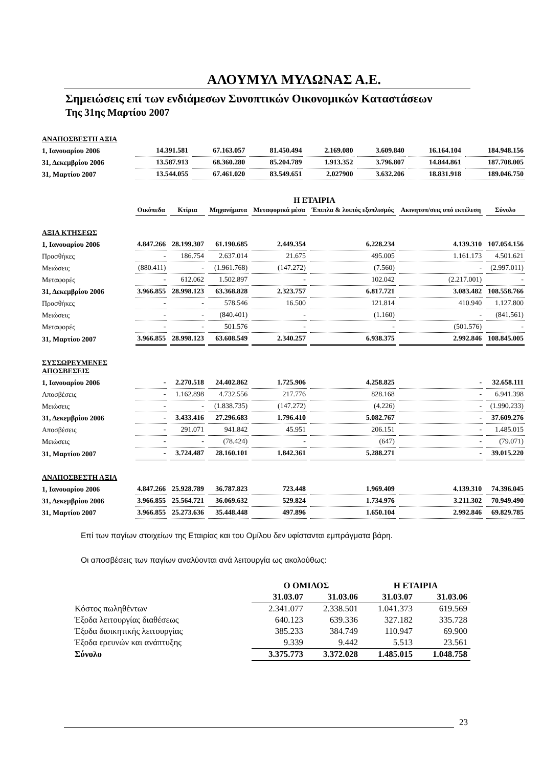ΑΛΟΥΜΥΛ ΜΥΛΩΝΑΣ Α.Ε.
Σημειώσεις επί των ενδιάμεσων Συνοπτικών Οικονομικών Καταστάσεων
Της 31ης Μαρτίου 2007
| ΑΝΑΠΟΣΒΕΣΤΗ ΑΞΙΑ | | | | | | | |
| 1, Ιανουαρίου 2006 | 14.391.581 | 67.163.057 | 81.450.494 | 2.169.080 | 3.609.840 | 16.164.104 | 184.948.156 |
| 31, Δεκεμβρίου 2006 | 13.587.913 | 68.360.280 | 85.204.789 | 1.913.352 | 3.796.807 | 14.844.861 | 187.708.005 |
| 31, Μαρτίου 2007 | 13.544.055 | 67.461.020 | 83.549.651 | 2.027900 | 3.632.206 | 18.831.918 | 189.046.750 |
Η ΕΤΑΙΡΙΑ
| | Οικόπεδα | Κτίρια | Μηχανήματα | Μεταφορικά μέσα | Έπιπλα & λοιπός εξοπλισμός | Ακινητοπ/σεις υπό εκτέλεση | Σύνολο |
| --- | --- | --- | --- | --- | --- | --- | --- |
| ΑΞΙΑ ΚΤΗΣΕΩΣ | | | | | | | |
| 1, Ιανουαρίου 2006 | 4.847.266 | 28.199.307 | 61.190.685 | 2.449.354 | 6.228.234 | 4.139.310 | 107.054.156 |
| Προσθήκες | - | 186.754 | 2.637.014 | 21.675 | 495.005 | 1.161.173 | 4.501.621 |
| Μειώσεις | (880.411) | - | (1.961.768) | (147.272) | (7.560) | - | (2.997.011) |
| Μεταφορές | - | 612.062 | 1.502.897 | - | 102.042 | (2.217.001) | - |
| 31, Δεκεμβρίου 2006 | 3.966.855 | 28.998.123 | 63.368.828 | 2.323.757 | 6.817.721 | 3.083.482 | 108.558.766 |
| Προσθήκες | - | - | 578.546 | 16.500 | 121.814 | 410.940 | 1.127.800 |
| Μειώσεις | - | - | (840.401) | - | (1.160) | - | (841.561) |
| Μεταφορές | - | - | 501.576 | - | - | (501.576) | - |
| 31, Μαρτίου 2007 | 3.966.855 | 28.998.123 | 63.608.549 | 2.340.257 | 6.938.375 | 2.992.846 | 108.845.005 |
| ΣΥΣΣΩΡΕΥΜΕΝΕΣ ΑΠΟΣΒΕΣΕΙΣ | | | | | | | |
| 1, Ιανουαρίου 2006 | - | 2.270.518 | 24.402.862 | 1.725.906 | 4.258.825 | - | 32.658.111 |
| Αποσβέσεις | - | 1.162.898 | 4.732.556 | 217.776 | 828.168 | - | 6.941.398 |
| Μειώσεις | - | - | (1.838.735) | (147.272) | (4.226) | - | (1.990.233) |
| 31, Δεκεμβρίου 2006 | - | 3.433.416 | 27.296.683 | 1.796.410 | 5.082.767 | - | 37.609.276 |
| Αποσβέσεις | - | 291.071 | 941.842 | 45.951 | 206.151 | - | 1.485.015 |
| Μειώσεις | - | - | (78.424) | - | (647) | - | (79.071) |
| 31, Μαρτίου 2007 | - | 3.724.487 | 28.160.101 | 1.842.361 | 5.288.271 | - | 39.015.220 |
| ΑΝΑΠΟΣΒΕΣΤΗ ΑΞΙΑ | | | | | | | |
| 1, Ιανουαρίου 2006 | 4.847.266 | 25.928.789 | 36.787.823 | 723.448 | 1.969.409 | 4.139.310 | 74.396.045 |
| 31, Δεκεμβρίου 2006 | 3.966.855 | 25.564.721 | 36.069.632 | 529.824 | 1.734.976 | 3.211.302 | 70.949.490 |
| 31, Μαρτίου 2007 | 3.966.855 | 25.273.636 | 35.448.448 | 497.896 | 1.650.104 | 2.992.846 | 69.829.785 |
Επί των παγίων στοιχείων της Εταιρίας και του Ομίλου δεν υφίστανται εμπράγματα βάρη.
Οι αποσβέσεις των παγίων αναλύονται ανά λειτουργία ως ακολούθως:
| | Ο ΟΜΙΛΟΣ | | Η ΕΤΑΙΡΙΑ | |
| | 31.03.07 | 31.03.06 | 31.03.07 | 31.03.06 |
| Κόστος πωληθέντων | 2.341.077 | 2.338.501 | 1.041.373 | 619.569 |
| Έξοδα λειτουργίας διαθέσεως | 640.123 | 639.336 | 327.182 | 335.728 |
| Έξοδα διοικητικής λειτουργίας | 385.233 | 384.749 | 110.947 | 69.900 |
| Έξοδα ερευνών και ανάπτυξης | 9.339 | 9.442 | 5.513 | 23.561 |
| Σύνολο | 3.375.773 | 3.372.028 | 1.485.015 | 1.048.758 |
23